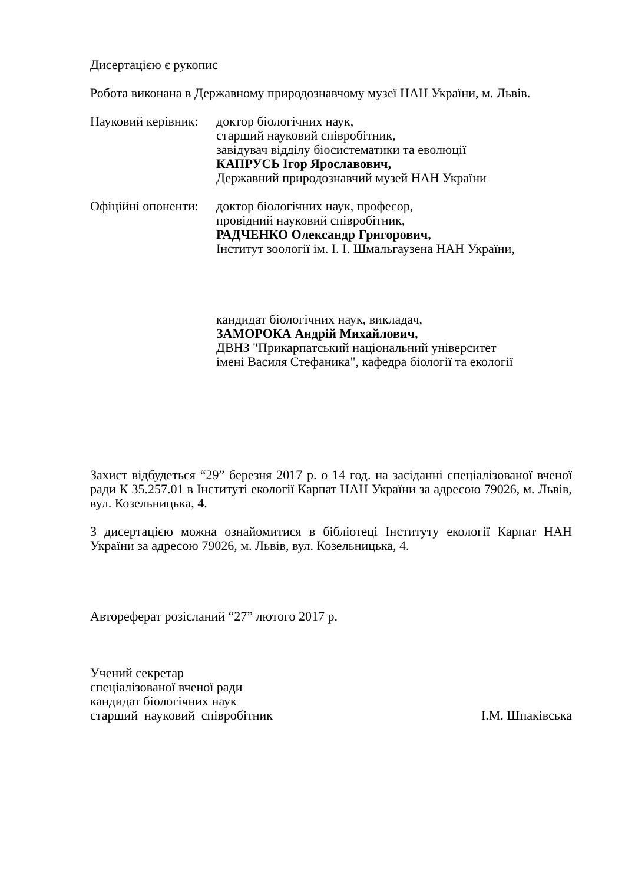Дисертацією є рукопис
Робота виконана в Державному природознавчому музеї НАН України, м. Львів.
Науковий керівник:
доктор біологічних наук,
старший науковий співробітник,
завідувач відділу біосистематики та еволюції
КАПРУСЬ Ігор Ярославович,
Державний природознавчий музей НАН України
Офіційні опоненти:
доктор біологічних наук, професор,
провідний науковий співробітник,
РАДЧЕНКО Олександр Григорович,
Інститут зоології ім. І. І. Шмальгаузена НАН України,
кандидат біологічних наук, викладач,
ЗАМОРОКА Андрій Михайлович,
ДВНЗ "Прикарпатський національний університет
імені Василя Стефаника", кафедра біології та екології
Захист відбудеться “29” березня 2017 р. о 14 год. на засіданні спеціалізованої вченої ради К 35.257.01 в Інституті екології Карпат НАН України за адресою 79026, м. Львів, вул. Козельницька, 4.
З дисертацією можна ознайомитися в бібліотеці Інституту екології Карпат НАН України за адресою 79026, м. Львів, вул. Козельницька, 4.
Автореферат розісланий “27” лютого 2017 р.
Учений секретар
спеціалізованої вченої ради
кандидат біологічних наук
старший науковий співробітник
І.М. Шпаківська